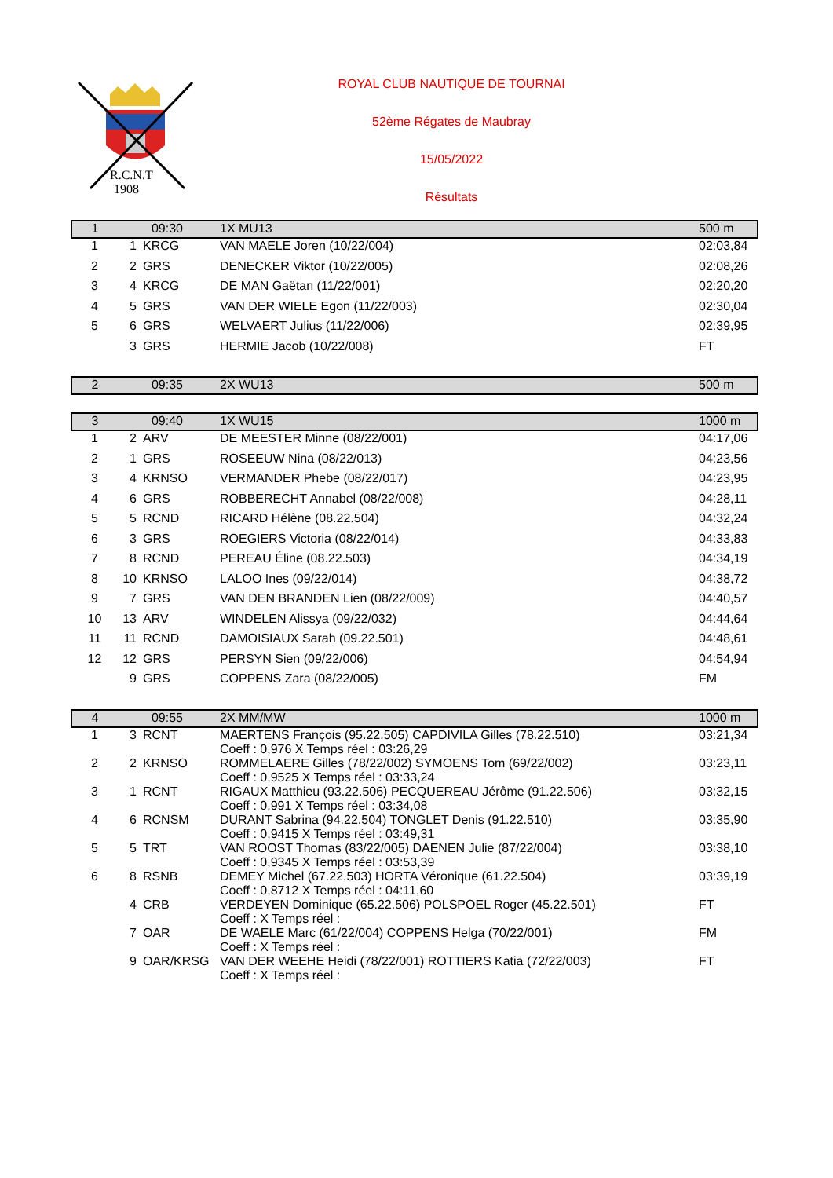R.C.N.T
1908
ROYAL CLUB NAUTIQUE DE TOURNAI
52ème Régates de Maubray
15/05/2022
Résultats
| 1 | 09:30 | | 1X MU13 | 500 m |
| 1 | 1 | KRCG | VAN MAELE Joren (10/22/004) | 02:03,84 |
| 2 | 2 | GRS | DENECKER Viktor (10/22/005) | 02:08,26 |
| 3 | 4 | KRCG | DE MAN Gaëtan (11/22/001) | 02:20,20 |
| 4 | 5 | GRS | VAN DER WIELE Egon (11/22/003) | 02:30,04 |
| 5 | 6 | GRS | WELVAERT Julius (11/22/006) | 02:39,95 |
| | 3 | GRS | HERMIE Jacob (10/22/008) | FT |
| 2 | 09:35 | | 2X WU13 | 500 m |
| 3 | 09:40 | | 1X WU15 | 1000 m |
| 1 | 2 | ARV | DE MEESTER Minne (08/22/001) | 04:17,06 |
| 2 | 1 | GRS | ROSEEUW Nina (08/22/013) | 04:23,56 |
| 3 | 4 | KRNSO | VERMANDER Phebe (08/22/017) | 04:23,95 |
| 4 | 6 | GRS | ROBBERECHT Annabel (08/22/008) | 04:28,11 |
| 5 | 5 | RCND | RICARD Hélène (08.22.504) | 04:32,24 |
| 6 | 3 | GRS | ROEGIERS Victoria (08/22/014) | 04:33,83 |
| 7 | 8 | RCND | PEREAU Éline (08.22.503) | 04:34,19 |
| 8 | 10 | KRNSO | LALOO Ines (09/22/014) | 04:38,72 |
| 9 | 7 | GRS | VAN DEN BRANDEN Lien (08/22/009) | 04:40,57 |
| 10 | 13 | ARV | WINDELEN Alissya (09/22/032) | 04:44,64 |
| 11 | 11 | RCND | DAMOISIAUX Sarah (09.22.501) | 04:48,61 |
| 12 | 12 | GRS | PERSYN Sien (09/22/006) | 04:54,94 |
| | 9 | GRS | COPPENS Zara (08/22/005) | FM |
| 4 | 09:55 | | 2X MM/MW | 1000 m |
| 1 | 3 | RCNT | MAERTENS François (95.22.505) CAPDIVILA Gilles (78.22.510) Coeff : 0,976 X Temps réel : 03:26,29 | 03:21,34 |
| 2 | 2 | KRNSO | ROMMELAERE Gilles (78/22/002) SYMOENS Tom (69/22/002) Coeff : 0,9525 X Temps réel : 03:33,24 | 03:23,11 |
| 3 | 1 | RCNT | RIGAUX Matthieu (93.22.506) PECQUEREAU Jérôme (91.22.506) Coeff : 0,991 X Temps réel : 03:34,08 | 03:32,15 |
| 4 | 6 | RCNSM | DURANT Sabrina (94.22.504) TONGLET Denis (91.22.510) Coeff : 0,9415 X Temps réel : 03:49,31 | 03:35,90 |
| 5 | 5 | TRT | VAN ROOST Thomas (83/22/005) DAENEN Julie (87/22/004) Coeff : 0,9345 X Temps réel : 03:53,39 | 03:38,10 |
| 6 | 8 | RSNB | DEMEY Michel (67.22.503) HORTA Véronique (61.22.504) Coeff : 0,8712 X Temps réel : 04:11,60 | 03:39,19 |
| | 4 | CRB | VERDEYEN Dominique (65.22.506) POLSPOEL Roger (45.22.501) Coeff : X Temps réel : | FT |
| | 7 | OAR | DE WAELE Marc (61/22/004) COPPENS Helga (70/22/001) Coeff : X Temps réel : | FM |
| | 9 | OAR/KRSG | VAN DER WEEHE Heidi (78/22/001) ROTTIERS Katia (72/22/003) Coeff : X Temps réel : | FT |